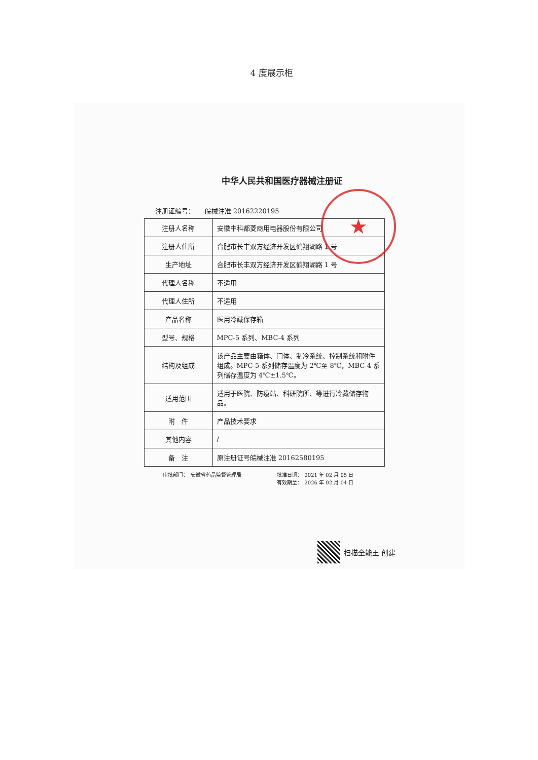4 度展示柜
★
中华人民共和国医疗器械注册证
注册证编号：　　皖械注准 20162220195
| 注册人名称 | 安徽中科都菱商用电器股份有限公司 |
| 注册人住所 | 合肥市长丰双方经济开发区鹤翔湖路 1 号 |
| 生产地址 | 合肥市长丰双方经济开发区鹤翔湖路 1 号 |
| 代理人名称 | 不适用 |
| 代理人住所 | 不适用 |
| 产品名称 | 医用冷藏保存箱 |
| 型号、规格 | MPC-5 系列、MBC-4 系列 |
| 结构及组成 | 该产品主要由箱体、门体、制冷系统、控制系统和附件组成。MPC-5 系列储存温度为 2℃至 8℃，MBC-4 系列储存温度为 4℃±1.5℃。 |
| 适用范围 | 适用于医院、防疫站、科研院所、等进行冷藏储存物品。 |
| 附 件 | 产品技术要求 |
| 其他内容 | / |
| 备 注 | 原注册证号皖械注准 20162580195 |
审批部门：　安徽省药品监督管理局 批准日期：　2021 年 02 月 05 日
有效期至：　2026 年 02 月 04 日
扫描全能王 创建